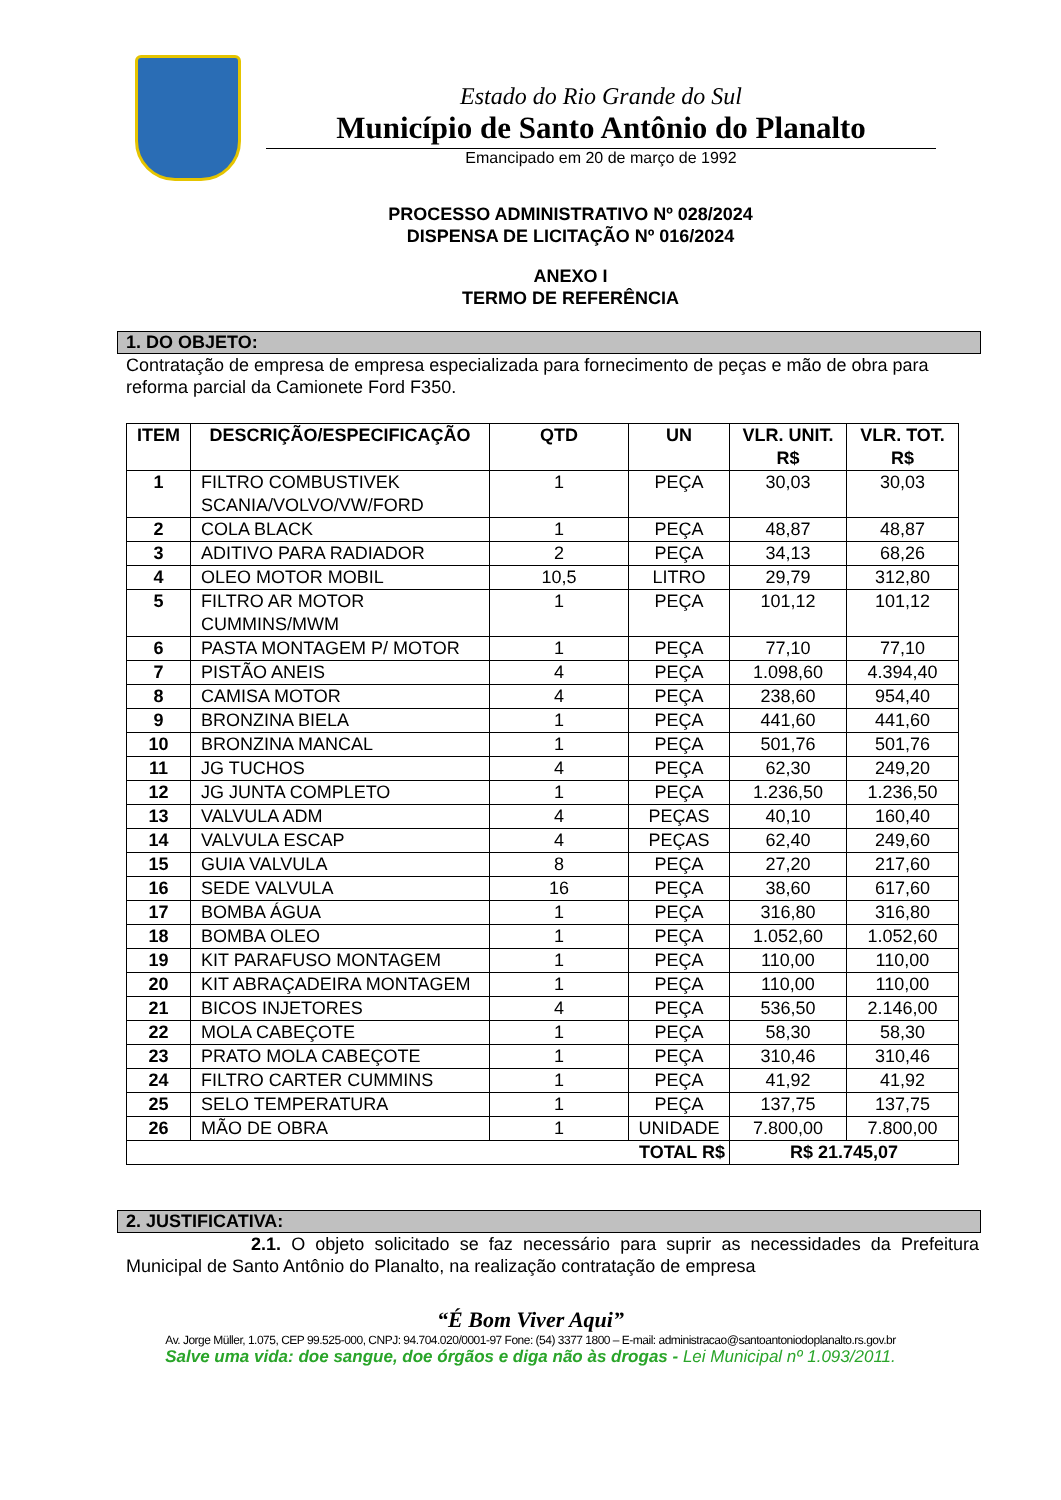Estado do Rio Grande do Sul
Município de Santo Antônio do Planalto
Emancipado em 20 de março de 1992
PROCESSO ADMINISTRATIVO Nº 028/2024
DISPENSA DE LICITAÇÃO Nº 016/2024
ANEXO I
TERMO DE REFERÊNCIA
1. DO OBJETO:
Contratação de empresa de empresa especializada para fornecimento de peças e mão de obra para reforma parcial da Camionete Ford F350.
| ITEM | DESCRIÇÃO/ESPECIFICAÇÃO | QTD | UN | VLR. UNIT. R$ | VLR. TOT. R$ |
| --- | --- | --- | --- | --- | --- |
| 1 | FILTRO COMBUSTIVEK SCANIA/VOLVO/VW/FORD | 1 | PEÇA | 30,03 | 30,03 |
| 2 | COLA BLACK | 1 | PEÇA | 48,87 | 48,87 |
| 3 | ADITIVO PARA RADIADOR | 2 | PEÇA | 34,13 | 68,26 |
| 4 | OLEO MOTOR MOBIL | 10,5 | LITRO | 29,79 | 312,80 |
| 5 | FILTRO AR MOTOR CUMMINS/MWM | 1 | PEÇA | 101,12 | 101,12 |
| 6 | PASTA MONTAGEM P/ MOTOR | 1 | PEÇA | 77,10 | 77,10 |
| 7 | PISTÃO ANEIS | 4 | PEÇA | 1.098,60 | 4.394,40 |
| 8 | CAMISA MOTOR | 4 | PEÇA | 238,60 | 954,40 |
| 9 | BRONZINA BIELA | 1 | PEÇA | 441,60 | 441,60 |
| 10 | BRONZINA MANCAL | 1 | PEÇA | 501,76 | 501,76 |
| 11 | JG TUCHOS | 4 | PEÇA | 62,30 | 249,20 |
| 12 | JG JUNTA COMPLETO | 1 | PEÇA | 1.236,50 | 1.236,50 |
| 13 | VALVULA ADM | 4 | PEÇAS | 40,10 | 160,40 |
| 14 | VALVULA ESCAP | 4 | PEÇAS | 62,40 | 249,60 |
| 15 | GUIA VALVULA | 8 | PEÇA | 27,20 | 217,60 |
| 16 | SEDE VALVULA | 16 | PEÇA | 38,60 | 617,60 |
| 17 | BOMBA ÁGUA | 1 | PEÇA | 316,80 | 316,80 |
| 18 | BOMBA OLEO | 1 | PEÇA | 1.052,60 | 1.052,60 |
| 19 | KIT PARAFUSO MONTAGEM | 1 | PEÇA | 110,00 | 110,00 |
| 20 | KIT ABRAÇADEIRA MONTAGEM | 1 | PEÇA | 110,00 | 110,00 |
| 21 | BICOS INJETORES | 4 | PEÇA | 536,50 | 2.146,00 |
| 22 | MOLA CABEÇOTE | 1 | PEÇA | 58,30 | 58,30 |
| 23 | PRATO MOLA CABEÇOTE | 1 | PEÇA | 310,46 | 310,46 |
| 24 | FILTRO CARTER CUMMINS | 1 | PEÇA | 41,92 | 41,92 |
| 25 | SELO TEMPERATURA | 1 | PEÇA | 137,75 | 137,75 |
| 26 | MÃO DE OBRA | 1 | UNIDADE | 7.800,00 | 7.800,00 |
| TOTAL R$ | | | | R$ 21.745,07 | |
2. JUSTIFICATIVA:
2.1. O objeto solicitado se faz necessário para suprir as necessidades da Prefeitura Municipal de Santo Antônio do Planalto, na realização contratação de empresa
“É Bom Viver Aqui”
Av. Jorge Müller, 1.075, CEP 99.525-000, CNPJ: 94.704.020/0001-97 Fone: (54) 3377 1800 – E-mail: administracao@santoantoniodoplanalto.rs.gov.br
Salve uma vida: doe sangue, doe órgãos e diga não às drogas - Lei Municipal nº 1.093/2011.